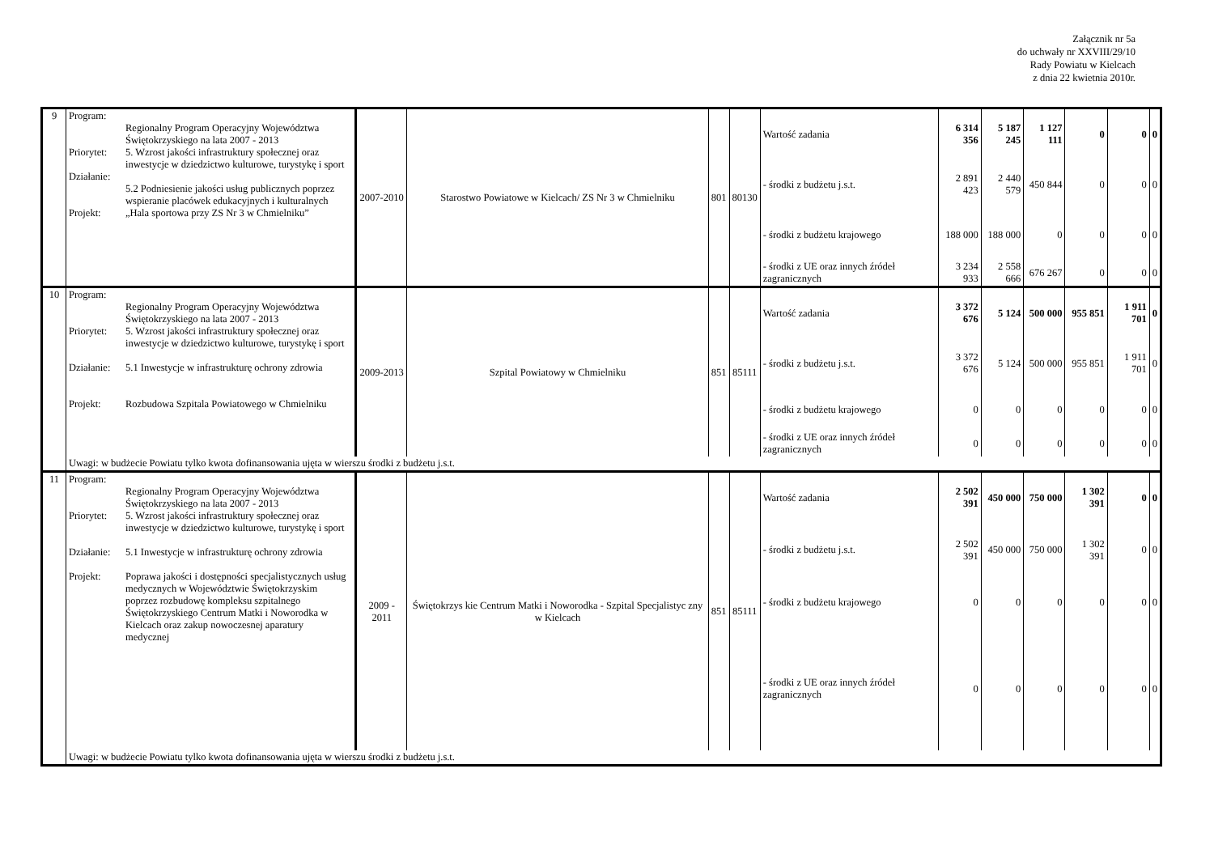Załącznik nr 5a
do uchwały nr XXVIII/29/10
Rady Powiatu w Kielcach
z dnia 22 kwietnia 2010r.
| 9 | Program: Regionalny Program Operacyjny Województwa Świętokrzyskiego na lata 2007 - 2013 Priorytet: 5. Wzrost jakości infrastruktury społecznej oraz inwestycje w dziedzictwo kulturowe, turystykę i sport Działanie: 5.2 Podniesienie jakości usług publicznych poprzez wspieranie placówek edukacyjnych i kulturalnych Projekt: „Hala sportowa przy ZS Nr 3 w Chmielniku” | 2007-2010 | Starostwo Powiatowe w Kielcach/ ZS Nr 3 w Chmielniku | 801 | 80130 | Wartość zadania | 6 314 356 | 5 187 245 | 1 127 111 | 0 | 0 | 0 |
| | | | | | | - środki z budżetu j.s.t. | 2 891 423 | 2 440 579 | 450 844 | 0 | 0 | 0 |
| | | | | | | - środki z budżetu krajowego | 188 000 | 188 000 | 0 | 0 | 0 | 0 |
| | | | | | | - środki z UE oraz innych źródeł zagranicznych | 3 234 933 | 2 558 666 | 676 267 | 0 | 0 | 0 |
| 10 | Program: Regionalny Program Operacyjny Województwa Świętokrzyskiego na lata 2007 - 2013 Priorytet: 5. Wzrost jakości infrastruktury społecznej oraz inwestycje w dziedzictwo kulturowe, turystykę i sport Działanie: 5.1 Inwestycje w infrastrukturę ochrony zdrowia Projekt: Rozbudowa Szpitala Powiatowego w Chmielniku | 2009-2013 | Szpital Powiatowy w Chmielniku | 851 | 85111 | Wartość zadania | 3 372 676 | 5 124 | 500 000 | 955 851 | 1 911 701 | 0 |
| | | | | | | - środki z budżetu j.s.t. | 3 372 676 | 5 124 | 500 000 | 955 851 | 1 911 701 | 0 |
| | | | | | | - środki z budżetu krajowego | 0 | 0 | 0 | 0 | 0 | 0 |
| | | | | | | - środki z UE oraz innych źródeł zagranicznych | 0 | 0 | 0 | 0 | 0 | 0 |
| | Uwagi: w budżecie Powiatu tylko kwota dofinansowania ujęta w wierszu środki z budżetu j.s.t. | | | | | | | | | | | |
| 11 | Program: Regionalny Program Operacyjny Województwa Świętokrzyskiego na lata 2007 - 2013 Priorytet: 5. Wzrost jakości infrastruktury społecznej oraz inwestycje w dziedzictwo kulturowe, turystykę i sport Działanie: 5.1 Inwestycje w infrastrukturę ochrony zdrowia Projekt: Poprawa jakości i dostępności specjalistycznych usług medycznych w Województwie Świętokrzyskim poprzez rozbudowę kompleksu szpitalnego Świętokrzyskiego Centrum Matki i Noworodka w Kielcach oraz zakup nowoczesnej aparatury medycznej | 2009 - 2011 | Świętokrzys kie Centrum Matki i Noworodka - Szpital Specjalistyc zny w Kielcach | 851 | 85111 | Wartość zadania | 2 502 391 | 450 000 | 750 000 | 1 302 391 | 0 | 0 |
| | | | | | | - środki z budżetu j.s.t. | 2 502 391 | 450 000 | 750 000 | 1 302 391 | 0 | 0 |
| | | | | | | - środki z budżetu krajowego | 0 | 0 | 0 | 0 | 0 | 0 |
| | | | | | | - środki z UE oraz innych źródeł zagranicznych | 0 | 0 | 0 | 0 | 0 | 0 |
| | Uwagi: w budżecie Powiatu tylko kwota dofinansowania ujęta w wierszu środki z budżetu j.s.t. | | | | | | | | | | | |